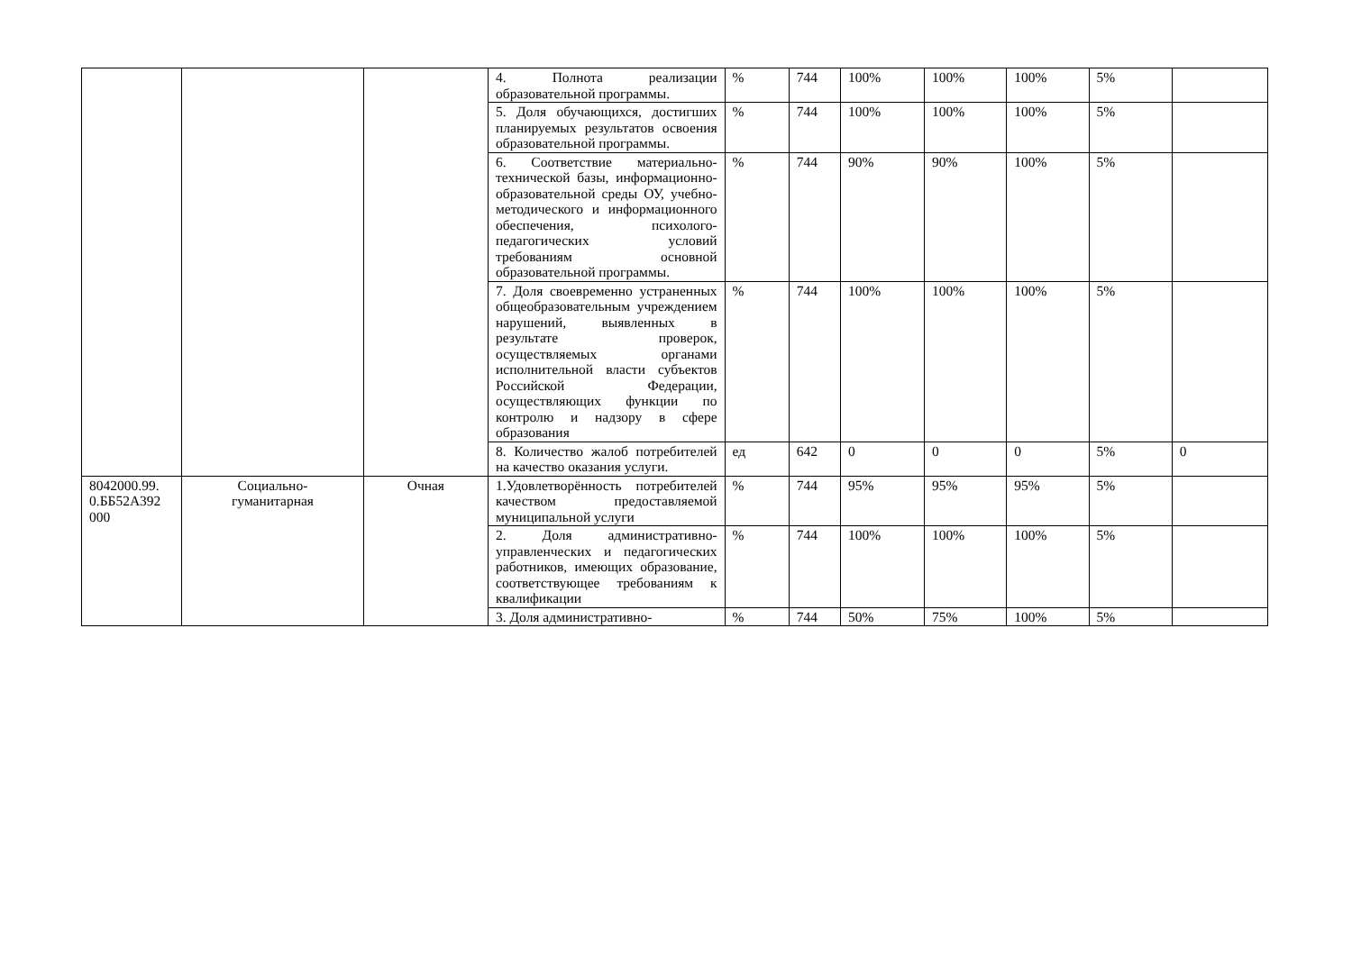| | | | 4. Полнота реализации образовательной программы. | % | 744 | 100% | 100% | 100% | 5% | |
| | | | 5. Доля обучающихся, достигших планируемых результатов освоения образовательной программы. | % | 744 | 100% | 100% | 100% | 5% | |
| | | | 6. Соответствие материально-технической базы, информационно-образовательной среды ОУ, учебно-методического и информационного обеспечения, психолого-педагогических условий требованиям основной образовательной программы. | % | 744 | 90% | 90% | 100% | 5% | |
| | | | 7. Доля своевременно устраненных общеобразовательным учреждением нарушений, выявленных в результате проверок, осуществляемых органами исполнительной власти субъектов Российской Федерации, осуществляющих функции по контролю и надзору в сфере образования | % | 744 | 100% | 100% | 100% | 5% | |
| | | | 8. Количество жалоб потребителей на качество оказания услуги. | ед | 642 | 0 | 0 | 0 | 5% | 0 |
| 8042000.99. 0.ББ52А392 000 | Социально- гуманитарная | Очная | 1.Удовлетворённость потребителей качеством предоставляемой муниципальной услуги | % | 744 | 95% | 95% | 95% | 5% | |
| | | | 2. Доля административно-управленческих и педагогических работников, имеющих образование, соответствующее требованиям к квалификации | % | 744 | 100% | 100% | 100% | 5% | |
| | | | 3. Доля административно- | % | 744 | 50% | 75% | 100% | 5% | |